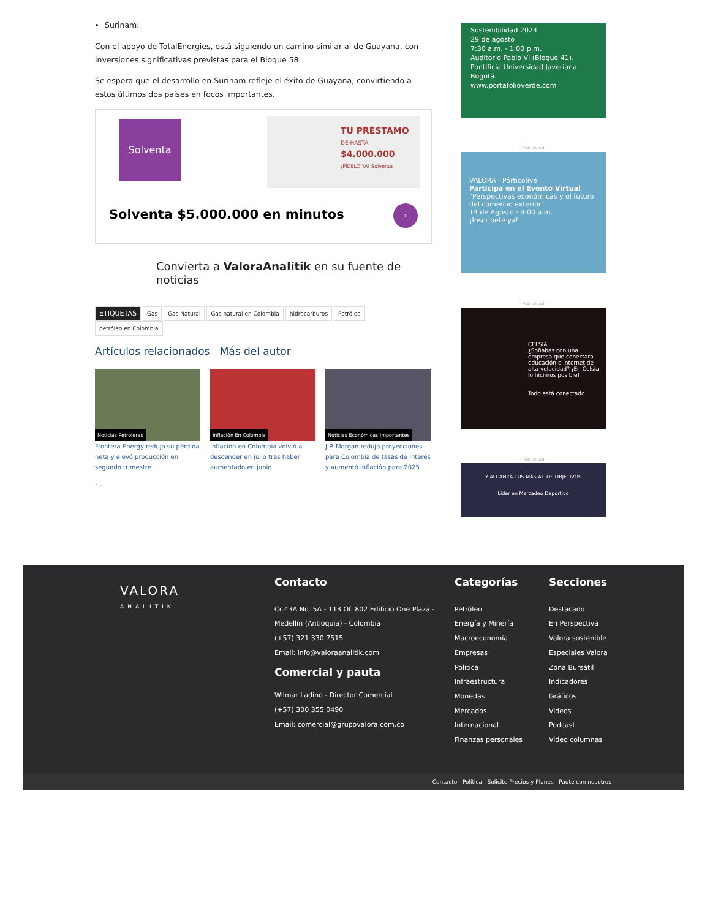Surinam:
Con el apoyo de TotalEnergies, está siguiendo un camino similar al de Guayana, con inversiones significativas previstas para el Bloque 58.
Se espera que el desarrollo en Surinam refleje el éxito de Guayana, convirtiendo a estos últimos dos países en focos importantes.
Solventa
TU PRÉSTAMO
DE HASTA
$4.000.000
¡PÍDELO YA! Solventa
Solventa $5.000.000 en minutos ›
Convierta a ValoraAnalitik en su fuente de noticias
ETIQUETAS Gas Gas Natural Gas natural en Colombia hidrocarburos Petróleo petróleo en Colombia
Artículos relacionados Más del autor
Noticias Petroleras
Frontera Energy redujo su pérdida neta y elevó producción en segundo trimestre
Inflación En Colombia
Inflación en Colombia volvió a descender en julio tras haber aumentado en junio
Noticias Económicas Importantes
J.P. Morgan redujo proyecciones para Colombia de tasas de interés y aumentó inflación para 2025
‹ ›
Sostenibilidad 2024
29 de agosto
7:30 a.m. - 1:00 p.m.
Auditorio Pablo VI (Bloque 41). Pontificia Universidad Javeriana. Bogotá.
www.portafolioverde.com
- Publicidad -
VALORA · Pórticolive
Participa en el Evento Virtual
"Perspectivas económicas y el futuro del comercio exterior"
14 de Agosto · 9:00 a.m.
¡Inscríbete ya!
- Publicidad -
CELSIA
¿Soñabas con una empresa que conectara educación e internet de alta velocidad? ¡En Celsia lo hicimos posible!
Todo está conectado
- Publicidad -
Y ALCANZA TUS MÁS ALTOS OBJETIVOS
Líder en Mercadeo Deportivo
VALORA
ANALITIK
Contacto
Cr 43A No. 5A - 113 Of. 802 Edificio One Plaza -
Medellín (Antioquia) - Colombia
(+57) 321 330 7515
Email: info@valoraanalitik.com
Comercial y pauta
Wilmar Ladino - Director Comercial
(+57) 300 355 0490
Email: comercial@grupovalora.com.co
Categorías
Petróleo
Energía y Minería
Macroeconomía
Empresas
Política
Infraestructura
Monedas
Mercados
Internacional
Finanzas personales
Secciones
Destacado
En Perspectiva
Valora sostenible
Especiales Valora
Zona Bursátil
Indicadores
Gráficos
Videos
Podcast
Video columnas
Contacto Política Solicite Precios y Planes Paute con nosotros